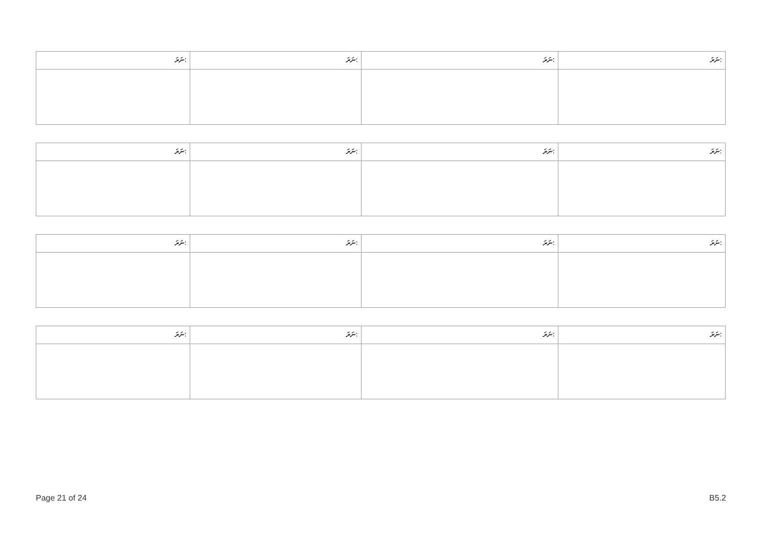| ނަރަ: | ނަރަ: | ނަރަ: | ނަރަ: |
| ނަރަ: | ނަރަ: | ނަރަ: | ނަރަ: |
| ނަރަ: | ނަރަ: | ނަރަ: | ނަރަ: |
| ނަރަ: | ނަރަ: | ނަރަ: | ނަރަ: |
Page 21 of 24 B5.2